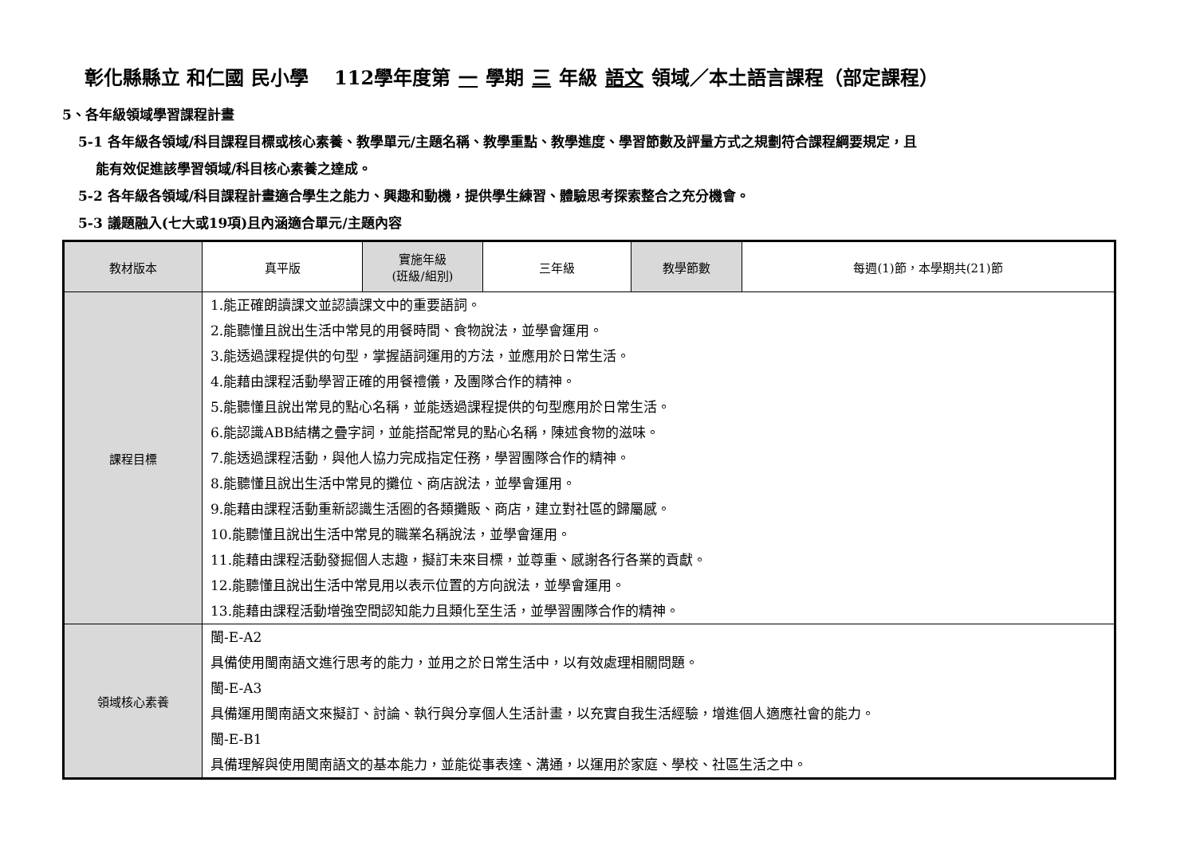彰化縣縣立 和仁國 民小學　 112學年度第 一 學期 三 年級 語文 領域／本土語言課程（部定課程）
5、各年級領域學習課程計畫
5-1 各年級各領域/科目課程目標或核心素養、教學單元/主題名稱、教學重點、教學進度、學習節數及評量方式之規劃符合課程綱要規定，且
能有效促進該學習領域/科目核心素養之達成。
5-2 各年級各領域/科目課程計畫適合學生之能力、興趣和動機，提供學生練習、體驗思考探索整合之充分機會。
5-3 議題融入(七大或19項)且內涵適合單元/主題內容
| 教材版本 | 真平版 | 實施年級 (班級/組別) | 三年級 | 教學節數 | 每週(1)節，本學期共(21)節 |
| 課程目標 | 1.能正確朗讀課文並認讀課文中的重要語詞。 2.能聽懂且說出生活中常見的用餐時間、食物說法，並學會運用。 3.能透過課程提供的句型，掌握語詞運用的方法，並應用於日常生活。 4.能藉由課程活動學習正確的用餐禮儀，及團隊合作的精神。 5.能聽懂且說出常見的點心名稱，並能透過課程提供的句型應用於日常生活。 6.能認識ABB結構之疊字詞，並能搭配常見的點心名稱，陳述食物的滋味。 7.能透過課程活動，與他人協力完成指定任務，學習團隊合作的精神。 8.能聽懂且說出生活中常見的攤位、商店說法，並學會運用。 9.能藉由課程活動重新認識生活圈的各類攤販、商店，建立對社區的歸屬感。 10.能聽懂且說出生活中常見的職業名稱說法，並學會運用。 11.能藉由課程活動發掘個人志趣，擬訂未來目標，並尊重、感謝各行各業的貢獻。 12.能聽懂且說出生活中常見用以表示位置的方向說法，並學會運用。 13.能藉由課程活動增強空間認知能力且類化至生活，並學習團隊合作的精神。 | | | | |
| 領域核心素養 | 閩-E-A2 具備使用閩南語文進行思考的能力，並用之於日常生活中，以有效處理相關問題。 閩-E-A3 具備運用閩南語文來擬訂、討論、執行與分享個人生活計畫，以充實自我生活經驗，增進個人適應社會的能力。 閩-E-B1 具備理解與使用閩南語文的基本能力，並能從事表達、溝通，以運用於家庭、學校、社區生活之中。 | | | | |